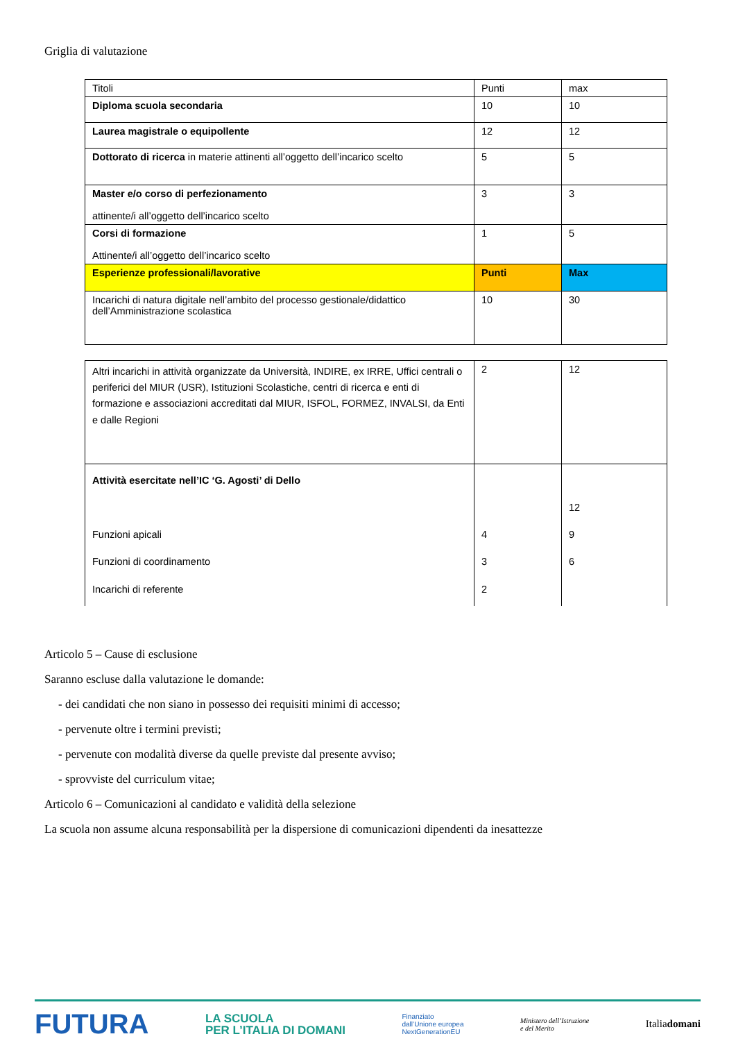Griglia di valutazione
| Titoli | Punti | max |
| Diploma scuola secondaria | 10 | 10 |
| Laurea magistrale o equipollente | 12 | 12 |
| Dottorato di ricerca in materie attinenti all’oggetto dell’incarico scelto | 5 | 5 |
| Master e/o corso di perfezionamento attinente/i all’oggetto dell’incarico scelto | 3 | 3 |
| Corsi di formazione Attinente/i all’oggetto dell’incarico scelto | 1 | 5 |
| Esperienze professionali/lavorative | Punti | Max |
| Incarichi di natura digitale nell’ambito del processo gestionale/didattico dell’Amministrazione scolastica | 10 | 30 |
| Altri incarichi in attività organizzate da Università, INDIRE, ex IRRE, Uffici centrali o periferici del MIUR (USR), Istituzioni Scolastiche, centri di ricerca e enti di formazione e associazioni accreditati dal MIUR, ISFOL, FORMEZ, INVALSI, da Enti e dalle Regioni | 2 | 12 |
| Attività esercitate nell’IC ‘G. Agosti’ di Dello Funzioni apicali Funzioni di coordinamento Incarichi di referente | 4 3 2 | 12 9 6 |
Articolo 5 – Cause di esclusione
Saranno escluse dalla valutazione le domande:
- dei candidati che non siano in possesso dei requisiti minimi di accesso;
- pervenute oltre i termini previsti;
- pervenute con modalità diverse da quelle previste dal presente avviso;
- sprovviste del curriculum vitae;
Articolo 6 – Comunicazioni al candidato e validità della selezione
La scuola non assume alcuna responsabilità per la dispersione di comunicazioni dipendenti da inesattezze
FUTURA LA SCUOLA
PER L’ITALIA DI DOMANI Finanziato
dall’Unione europea
NextGenerationEU Ministero dell’Istruzione
e del Merito Italiadomani